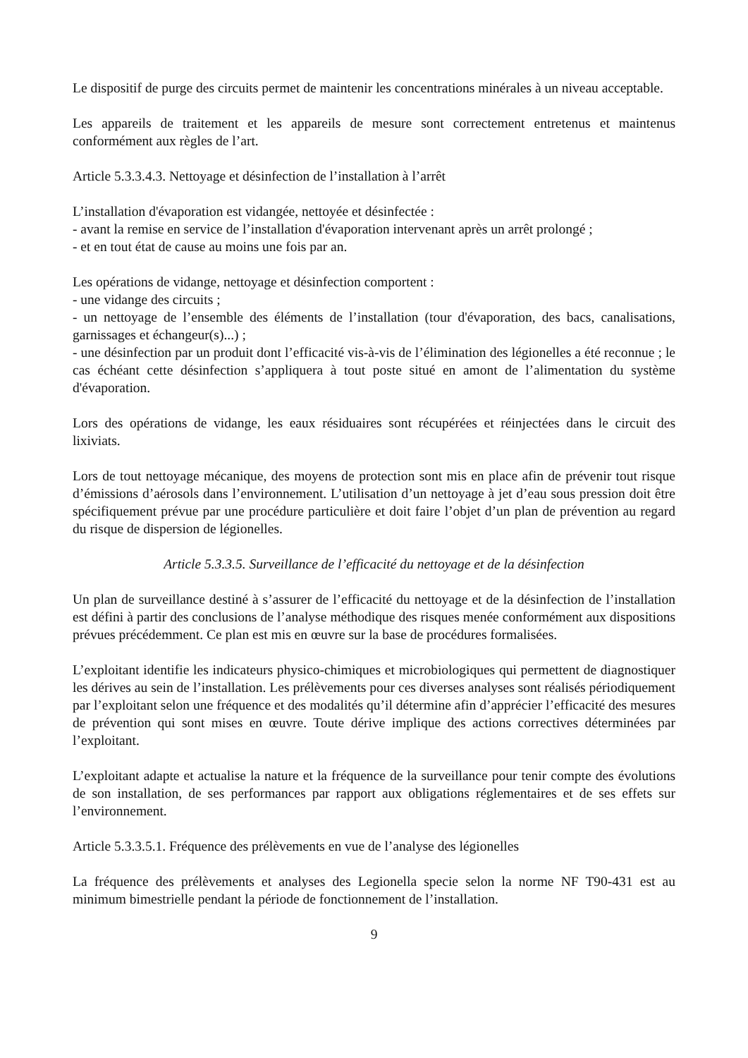Le dispositif de purge des circuits permet de maintenir les concentrations minérales à un niveau acceptable.
Les appareils de traitement et les appareils de mesure sont correctement entretenus et maintenus conformément aux règles de l’art.
Article 5.3.3.4.3. Nettoyage et désinfection de l’installation à l’arrêt
L’installation d'évaporation est vidangée, nettoyée et désinfectée :
- avant la remise en service de l’installation d'évaporation intervenant après un arrêt prolongé ;
- et en tout état de cause au moins une fois par an.
Les opérations de vidange, nettoyage et désinfection comportent :
- une vidange des circuits ;
- un nettoyage de l’ensemble des éléments de l’installation (tour d'évaporation, des bacs, canalisations, garnissages et échangeur(s)...) ;
- une désinfection par un produit dont l’efficacité vis-à-vis de l’élimination des légionelles a été reconnue ; le cas échéant cette désinfection s’appliquera à tout poste situé en amont de l’alimentation du système d'évaporation.
Lors des opérations de vidange, les eaux résiduaires sont récupérées et réinjectées dans le circuit des lixiviats.
Lors de tout nettoyage mécanique, des moyens de protection sont mis en place afin de prévenir tout risque d’émissions d’aérosols dans l’environnement. L’utilisation d’un nettoyage à jet d’eau sous pression doit être spécifiquement prévue par une procédure particulière et doit faire l’objet d’un plan de prévention au regard du risque de dispersion de légionelles.
Article 5.3.3.5. Surveillance de l’efficacité du nettoyage et de la désinfection
Un plan de surveillance destiné à s’assurer de l’efficacité du nettoyage et de la désinfection de l’installation est défini à partir des conclusions de l’analyse méthodique des risques menée conformément aux dispositions prévues précédemment. Ce plan est mis en œuvre sur la base de procédures formalisées.
L’exploitant identifie les indicateurs physico-chimiques et microbiologiques qui permettent de diagnostiquer les dérives au sein de l’installation. Les prélèvements pour ces diverses analyses sont réalisés périodiquement par l’exploitant selon une fréquence et des modalités qu’il détermine afin d’apprécier l’efficacité des mesures de prévention qui sont mises en œuvre. Toute dérive implique des actions correctives déterminées par l’exploitant.
L’exploitant adapte et actualise la nature et la fréquence de la surveillance pour tenir compte des évolutions de son installation, de ses performances par rapport aux obligations réglementaires et de ses effets sur l’environnement.
Article 5.3.3.5.1. Fréquence des prélèvements en vue de l’analyse des légionelles
La fréquence des prélèvements et analyses des Legionella specie selon la norme NF T90-431 est au minimum bimestrielle pendant la période de fonctionnement de l’installation.
9